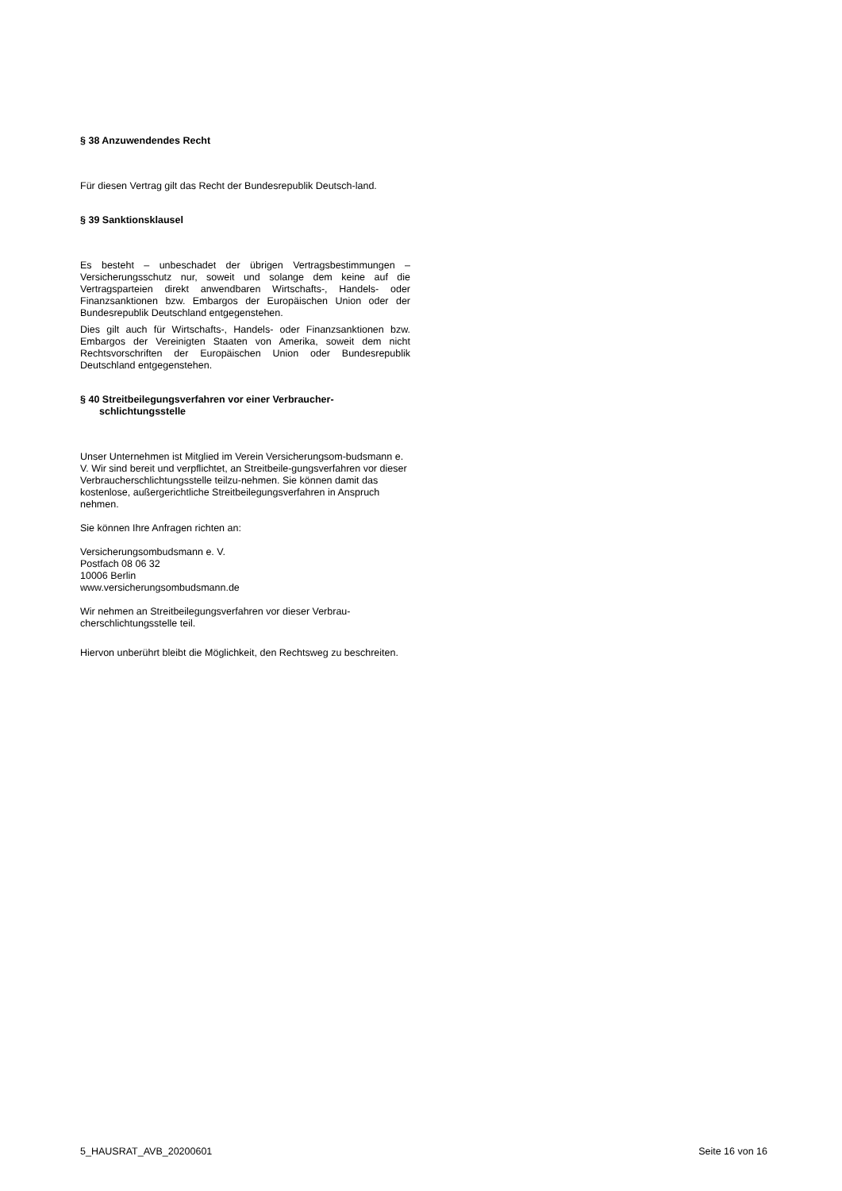§ 38 Anzuwendendes Recht
Für diesen Vertrag gilt das Recht der Bundesrepublik Deutsch-land.
§ 39 Sanktionsklausel
Es besteht – unbeschadet der übrigen Vertragsbestimmungen – Versicherungsschutz nur, soweit und solange dem keine auf die Vertragsparteien direkt anwendbaren Wirtschafts-, Handels- oder Finanzsanktionen bzw. Embargos der Europäischen Union oder der Bundesrepublik Deutschland entgegenstehen.
Dies gilt auch für Wirtschafts-, Handels- oder Finanzsanktionen bzw. Embargos der Vereinigten Staaten von Amerika, soweit dem nicht Rechtsvorschriften der Europäischen Union oder Bundesrepublik Deutschland entgegenstehen.
§ 40 Streitbeilegungsverfahren vor einer Verbraucher-
schlichtungsstelle
Unser Unternehmen ist Mitglied im Verein Versicherungsom-budsmann e. V. Wir sind bereit und verpflichtet, an Streitbeile-gungsverfahren vor dieser Verbraucherschlichtungsstelle teilzu-nehmen. Sie können damit das kostenlose, außergerichtliche Streitbeilegungsverfahren in Anspruch nehmen.
Sie können Ihre Anfragen richten an:
Versicherungsombudsmann e. V.
Postfach 08 06 32
10006 Berlin
www.versicherungsombudsmann.de
Wir nehmen an Streitbeilegungsverfahren vor dieser Verbrau-cherschlichtungsstelle teil.
Hiervon unberührt bleibt die Möglichkeit, den Rechtsweg zu beschreiten.
5_HAUSRAT_AVB_20200601 Seite 16 von 16